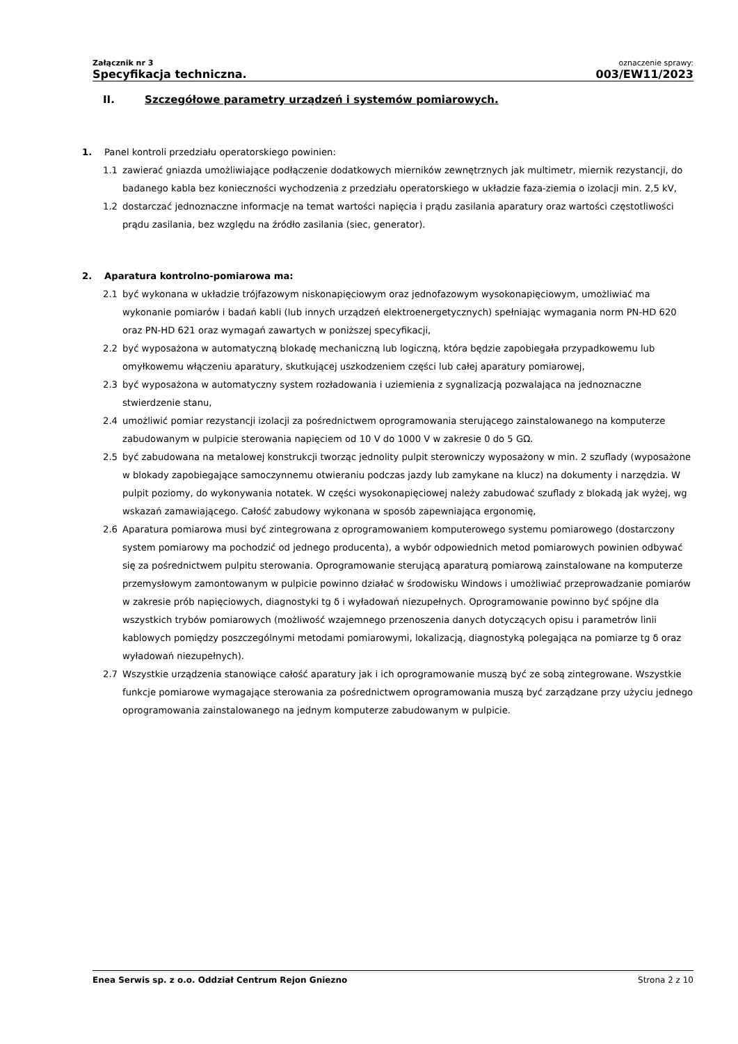Załącznik nr 3
Specyfikacja techniczna.
oznaczenie sprawy:
003/EW11/2023
II. Szczegółowe parametry urządzeń i systemów pomiarowych.
1. Panel kontroli przedziału operatorskiego powinien:
1.1 zawierać gniazda umożliwiające podłączenie dodatkowych mierników zewnętrznych jak multimetr, miernik rezystancji, do badanego kabla bez konieczności wychodzenia z przedziału operatorskiego w układzie faza-ziemia o izolacji min. 2,5 kV,
1.2 dostarczać jednoznaczne informacje na temat wartości napięcia i prądu zasilania aparatury oraz wartości częstotliwości prądu zasilania, bez względu na źródło zasilania (siec, generator).
2. Aparatura kontrolno-pomiarowa ma:
2.1 być wykonana w układzie trójfazowym niskonapięciowym oraz jednofazowym wysokonapięciowym, umożliwiać ma wykonanie pomiarów i badań kabli (lub innych urządzeń elektroenergetycznych) spełniając wymagania norm PN-HD 620 oraz PN-HD 621 oraz wymagań zawartych w poniższej specyfikacji,
2.2 być wyposażona w automatyczną blokadę mechaniczną lub logiczną, która będzie zapobiegała przypadkowemu lub omyłkowemu włączeniu aparatury, skutkującej uszkodzeniem części lub całej aparatury pomiarowej,
2.3 być wyposażona w automatyczny system rozładowania i uziemienia z sygnalizacją pozwalająca na jednoznaczne stwierdzenie stanu,
2.4 umożliwić pomiar rezystancji izolacji za pośrednictwem oprogramowania sterującego zainstalowanego na komputerze zabudowanym w pulpicie sterowania napięciem od 10 V do 1000 V w zakresie 0 do 5 GΩ.
2.5 być zabudowana na metalowej konstrukcji tworząc jednolity pulpit sterowniczy wyposażony w min. 2 szuflady (wyposażone w blokady zapobiegające samoczynnemu otwieraniu podczas jazdy lub zamykane na klucz) na dokumenty i narzędzia. W pulpit poziomy, do wykonywania notatek. W części wysokonapięciowej należy zabudować szuflady z blokadą jak wyżej, wg wskazań zamawiającego. Całość zabudowy wykonana w sposób zapewniająca ergonomię,
2.6 Aparatura pomiarowa musi być zintegrowana z oprogramowaniem komputerowego systemu pomiarowego (dostarczony system pomiarowy ma pochodzić od jednego producenta), a wybór odpowiednich metod pomiarowych powinien odbywać się za pośrednictwem pulpitu sterowania. Oprogramowanie sterującą aparaturą pomiarową zainstalowane na komputerze przemysłowym zamontowanym w pulpicie powinno działać w środowisku Windows i umożliwiać przeprowadzanie pomiarów w zakresie prób napięciowych, diagnostyki tg δ i wyładowań niezupełnych. Oprogramowanie powinno być spójne dla wszystkich trybów pomiarowych (możliwość wzajemnego przenoszenia danych dotyczących opisu i parametrów linii kablowych pomiędzy poszczególnymi metodami pomiarowymi, lokalizacją, diagnostyką polegająca na pomiarze tg δ oraz wyładowań niezupełnych).
2.7 Wszystkie urządzenia stanowiące całość aparatury jak i ich oprogramowanie muszą być ze sobą zintegrowane. Wszystkie funkcje pomiarowe wymagające sterowania za pośrednictwem oprogramowania muszą być zarządzane przy użyciu jednego oprogramowania zainstalowanego na jednym komputerze zabudowanym w pulpicie.
Enea Serwis sp. z o.o. Oddział Centrum Rejon Gniezno Strona 2 z 10